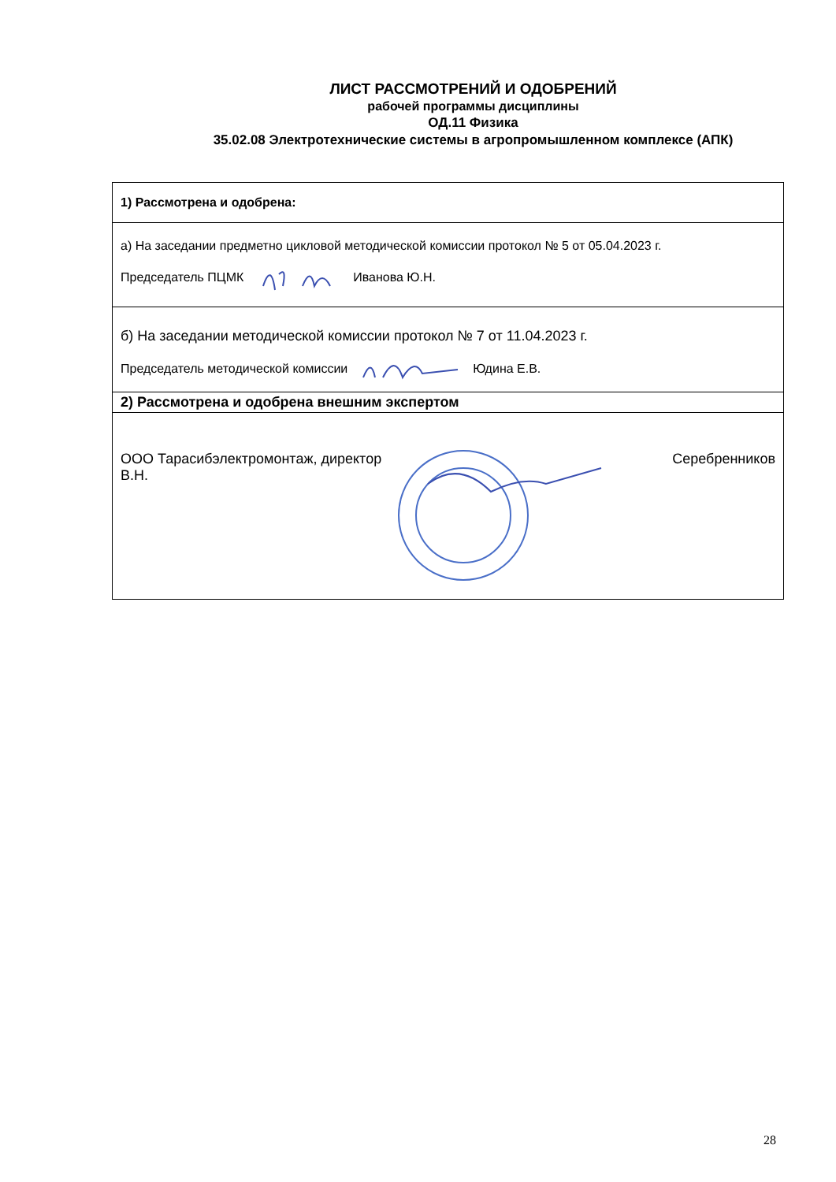ЛИСТ РАССМОТРЕНИЙ И ОДОБРЕНИЙ
рабочей программы дисциплины
ОД.11 Физика
35.02.08 Электротехнические системы в агропромышленном комплексе (АПК)
| 1) Рассмотрена и одобрена: |
| а) На заседании предметно цикловой методической комиссии протокол № 5 от 05.04.2023 г. Председатель ПЦМК Иванова Ю.Н. |
| б) На заседании методической комиссии протокол № 7 от 11.04.2023 г. Председатель методической комиссии Юдина Е.В. |
| 2) Рассмотрена и одобрена внешним экспертом |
| ООО Тарасибэлектромонтаж, директор Серебренников В.Н. |
28